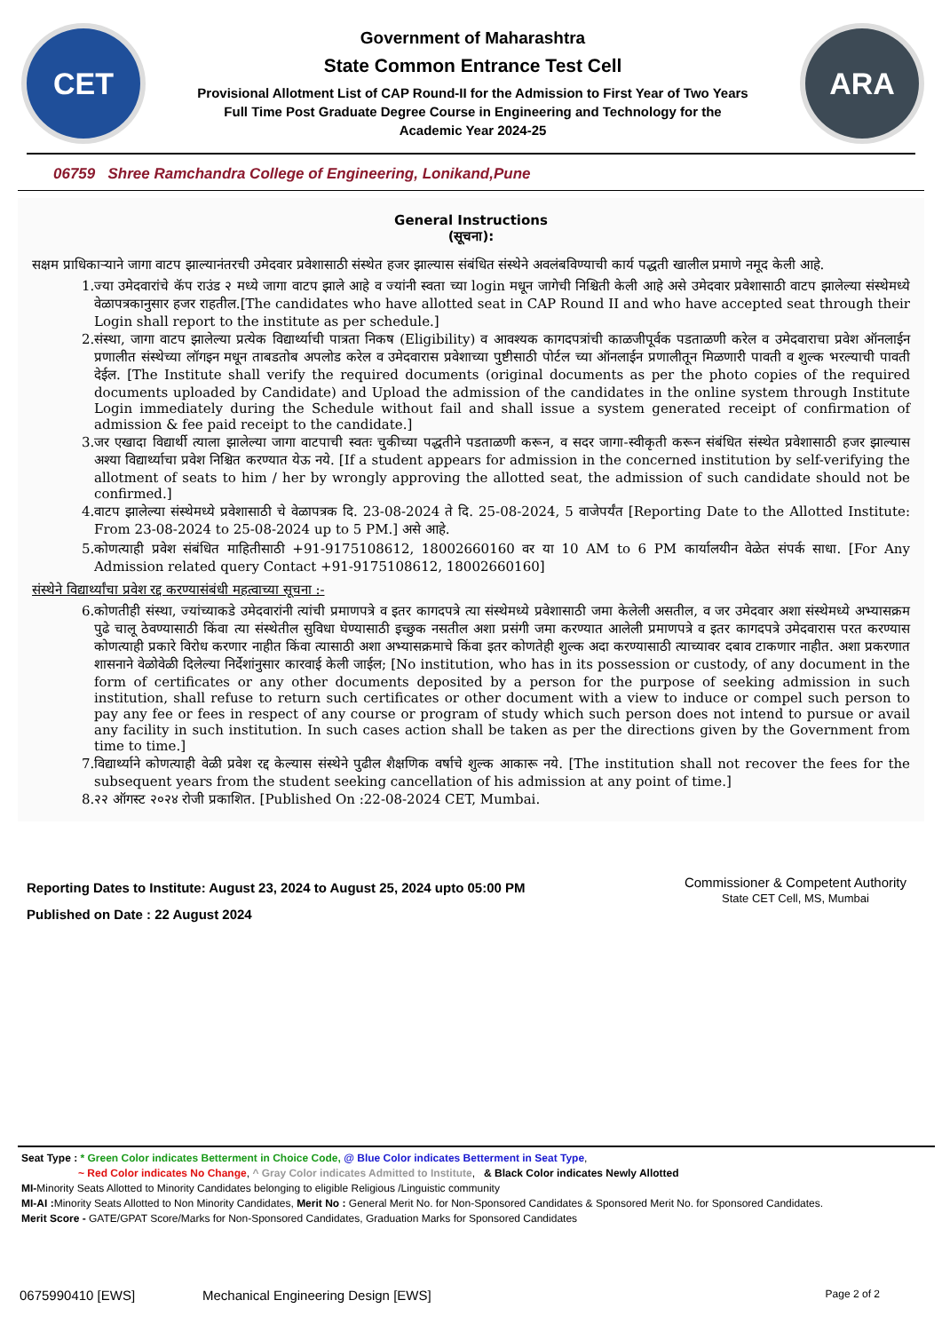CET
Government of Maharashtra
State Common Entrance Test Cell
Provisional Allotment List of CAP Round-II for the Admission to First Year of Two Years
Full Time Post Graduate Degree Course in Engineering and Technology for the
Academic Year 2024-25
ARA
06759 Shree Ramchandra College of Engineering, Lonikand,Pune
General Instructions
(सूचना):
सक्षम प्राधिकाऱ्याने जागा वाटप झाल्यानंतरची उमेदवार प्रवेशासाठी संस्थेत हजर झाल्यास संबंधित संस्थेने अवलंबविण्याची कार्य पद्धती खालील प्रमाणे नमूद केली आहे.
1. ज्या उमेदवारांचे कॅप राउंड २ मध्ये जागा वाटप झाले आहे व ज्यांनी स्वता च्या login मधून जागेची निश्चिती केली आहे असे उमेदवार प्रवेशासाठी वाटप झालेल्या संस्थेमध्ये वेळापत्रकानुसार हजर राहतील.[The candidates who have allotted seat in CAP Round II and who have accepted seat through their Login shall report to the institute as per schedule.]
2. संस्था, जागा वाटप झालेल्या प्रत्येक विद्यार्थ्याची पात्रता निकष (Eligibility) व आवश्यक कागदपत्रांची काळजीपूर्वक पडताळणी करेल व उमेदवाराचा प्रवेश ऑनलाईन प्रणालीत संस्थेच्या लॉगइन मधून ताबडतोब अपलोड करेल व उमेदवारास प्रवेशाच्या पुष्टीसाठी पोर्टल च्या ऑनलाईन प्रणालीतून मिळणारी पावती व शुल्क भरल्याची पावती देईल. [The Institute shall verify the required documents (original documents as per the photo copies of the required documents uploaded by Candidate) and Upload the admission of the candidates in the online system through Institute Login immediately during the Schedule without fail and shall issue a system generated receipt of confirmation of admission & fee paid receipt to the candidate.]
3. जर एखादा विद्यार्थी त्याला झालेल्या जागा वाटपाची स्वतः चुकीच्या पद्धतीने पडताळणी करून, व सदर जागा-स्वीकृती करून संबंधित संस्थेत प्रवेशासाठी हजर झाल्यास अश्या विद्यार्थ्याचा प्रवेश निश्चित करण्यात येऊ नये. [If a student appears for admission in the concerned institution by self-verifying the allotment of seats to him / her by wrongly approving the allotted seat, the admission of such candidate should not be confirmed.]
4. वाटप झालेल्या संस्थेमध्ये प्रवेशासाठी चे वेळापत्रक दि. 23-08-2024 ते दि. 25-08-2024, 5 वाजेपर्यंत [Reporting Date to the Allotted Institute: From 23-08-2024 to 25-08-2024 up to 5 PM.] असे आहे.
5. कोणत्याही प्रवेश संबंधित माहितीसाठी +91-9175108612, 18002660160 वर या 10 AM to 6 PM कार्यालयीन वेळेत संपर्क साधा. [For Any Admission related query Contact +91-9175108612, 18002660160]
संस्थेने विद्यार्थ्यांचा प्रवेश रद्द करण्यासंबंधी महत्वाच्या सूचना :-
6. कोणतीही संस्था, ज्यांच्याकडे उमेदवारांनी त्यांची प्रमाणपत्रे व इतर कागदपत्रे त्या संस्थेमध्ये प्रवेशासाठी जमा केलेली असतील, व जर उमेदवार अशा संस्थेमध्ये अभ्यासक्रम पुढे चालू ठेवण्यासाठी किंवा त्या संस्थेतील सुविधा घेण्यासाठी इच्छुक नसतील अशा प्रसंगी जमा करण्यात आलेली प्रमाणपत्रे व इतर कागदपत्रे उमेदवारास परत करण्यास कोणत्याही प्रकारे विरोध करणार नाहीत किंवा त्यासाठी अशा अभ्यासक्रमाचे किंवा इतर कोणतेही शुल्क अदा करण्यासाठी त्याच्यावर दबाव टाकणार नाहीत. अशा प्रकरणात शासनाने वेळोवेळी दिलेल्या निर्देशांनुसार कारवाई केली जाईल; [No institution, who has in its possession or custody, of any document in the form of certificates or any other documents deposited by a person for the purpose of seeking admission in such institution, shall refuse to return such certificates or other document with a view to induce or compel such person to pay any fee or fees in respect of any course or program of study which such person does not intend to pursue or avail any facility in such institution. In such cases action shall be taken as per the directions given by the Government from time to time.]
7. विद्यार्थ्याने कोणत्याही वेळी प्रवेश रद्द केल्यास संस्थेने पुढील शैक्षणिक वर्षाचे शुल्क आकारू नये. [The institution shall not recover the fees for the subsequent years from the student seeking cancellation of his admission at any point of time.]
8. २२ ऑगस्ट २०२४ रोजी प्रकाशित. [Published On :22-08-2024 CET, Mumbai.
Reporting Dates to Institute: August 23, 2024 to August 25, 2024 upto 05:00 PM
Published on Date : 22 August 2024
Commissioner & Competent Authority
State CET Cell, MS, Mumbai
Seat Type : * Green Color indicates Betterment in Choice Code, @ Blue Color indicates Betterment in Seat Type,
~ Red Color indicates No Change, ^ Gray Color indicates Admitted to Institute, & Black Color indicates Newly Allotted
MI-Minority Seats Allotted to Minority Candidates belonging to eligible Religious /Linguistic community
MI-AI : Minority Seats Allotted to Non Minority Candidates, Merit No : General Merit No. for Non-Sponsored Candidates & Sponsored Merit No. for Sponsored Candidates.
Merit Score - GATE/GPAT Score/Marks for Non-Sponsored Candidates, Graduation Marks for Sponsored Candidates
0675990410 [EWS] Mechanical Engineering Design [EWS] Page 2 of 2